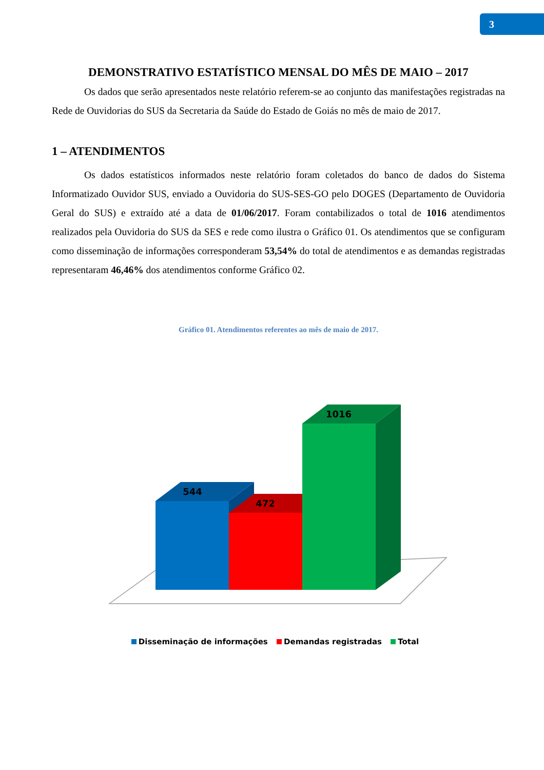3
DEMONSTRATIVO ESTATÍSTICO MENSAL DO MÊS DE MAIO – 2017
Os dados que serão apresentados neste relatório referem-se ao conjunto das manifestações registradas na Rede de Ouvidorias do SUS da Secretaria da Saúde do Estado de Goiás no mês de maio de 2017.
1 – ATENDIMENTOS
Os dados estatísticos informados neste relatório foram coletados do banco de dados do Sistema Informatizado Ouvidor SUS, enviado a Ouvidoria do SUS-SES-GO pelo DOGES (Departamento de Ouvidoria Geral do SUS) e extraído até a data de 01/06/2017. Foram contabilizados o total de 1016 atendimentos realizados pela Ouvidoria do SUS da SES e rede como ilustra o Gráfico 01. Os atendimentos que se configuram como disseminação de informações corresponderam 53,54% do total de atendimentos e as demandas registradas representaram 46,46% dos atendimentos conforme Gráfico 02.
Gráfico 01. Atendimentos referentes ao mês de maio de 2017.
544
472
1016
Disseminação de informações Demandas registradas Total